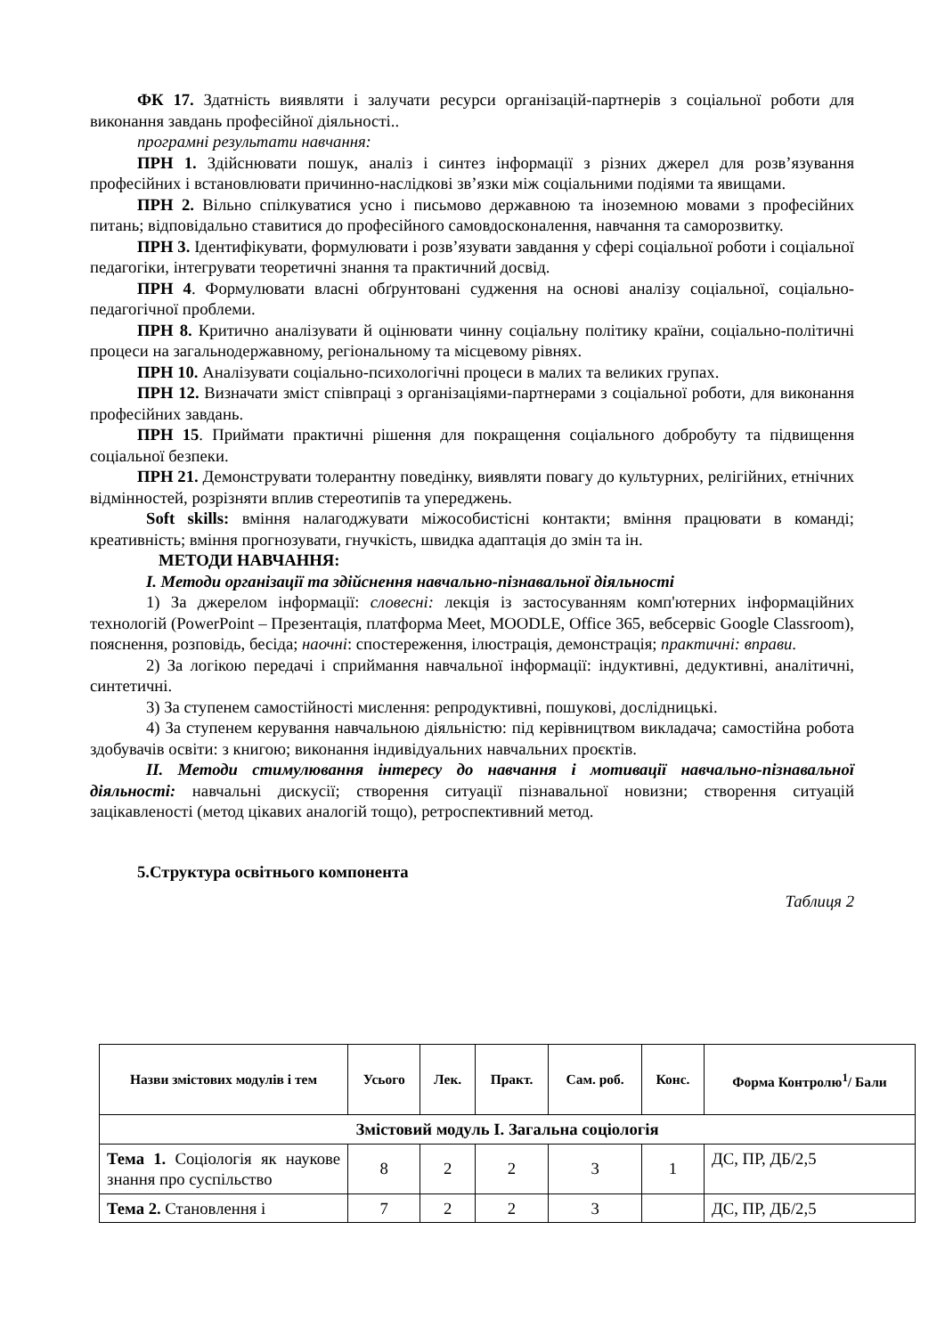ФК 17. Здатність виявляти і залучати ресурси організацій-партнерів з соціальної роботи для виконання завдань професійної діяльності..
програмні результати навчання:
ПРН 1. Здійснювати пошук, аналіз і синтез інформації з різних джерел для розв’язування професійних і встановлювати причинно-наслідкові зв’язки між соціальними подіями та явищами.
ПРН 2. Вільно спілкуватися усно і письмово державною та іноземною мовами з професійних питань; відповідально ставитися до професійного самовдосконалення, навчання та саморозвитку.
ПРН 3. Ідентифікувати, формулювати і розв’язувати завдання у сфері соціальної роботи і соціальної педагогіки, інтегрувати теоретичні знання та практичний досвід.
ПРН 4. Формулювати власні обґрунтовані судження на основі аналізу соціальної, соціально-педагогічної проблеми.
ПРН 8. Критично аналізувати й оцінювати чинну соціальну політику країни, соціально-політичні процеси на загальнодержавному, регіональному та місцевому рівнях.
ПРН 10. Аналізувати соціально-психологічні процеси в малих та великих групах.
ПРН 12. Визначати зміст співпраці з організаціями-партнерами з соціальної роботи, для виконання професійних завдань.
ПРН 15. Приймати практичні рішення для покращення соціального добробуту та підвищення соціальної безпеки.
ПРН 21. Демонструвати толерантну поведінку, виявляти повагу до культурних, релігійних, етнічних відмінностей, розрізняти вплив стереотипів та упереджень.
Soft skills: вміння налагоджувати міжособистісні контакти; вміння працювати в команді; креативність; вміння прогнозувати, гнучкість, швидка адаптація до змін та ін.
МЕТОДИ НАВЧАННЯ:
I. Методи організації та здійснення навчально-пізнавальної діяльності
1) За джерелом інформації: словесні: лекція із застосуванням комп'ютерних інформаційних технологій (PowerPoint – Презентація, платформа Meet, MOODLE, Office 365, вебсервіс Google Classroom), пояснення, розповідь, бесіда; наочні: спостереження, ілюстрація, демонстрація; практичні: вправи.
2) За логікою передачі і сприймання навчальної інформації: індуктивні, дедуктивні, аналітичні, синтетичні.
3) За ступенем самостійності мислення: репродуктивні, пошукові, дослідницькі.
4) За ступенем керування навчальною діяльністю: під керівництвом викладача; самостійна робота здобувачів освіти: з книгою; виконання індивідуальних навчальних проєктів.
II. Методи стимулювання інтересу до навчання і мотивації навчально-пізнавальної діяльності: навчальні дискусії; створення ситуації пізнавальної новизни; створення ситуацій зацікавленості (метод цікавих аналогій тощо), ретроспективний метод.
5.Структура освітнього компонента
Таблиця 2
| Назви змістових модулів і тем | Усього | Лек. | Практ. | Сам. роб. | Конс. | Форма Контролю<sup>1</sup>/ Бали |
| --- | --- | --- | --- | --- | --- | --- |
| Змістовий модуль І. Загальна соціологія | | | | | | |
| Тема 1. Соціологія як наукове знання про суспільство | 8 | 2 | 2 | 3 | 1 | ДС, ПР, ДБ/2,5 |
| Тема 2. Становлення і | 7 | 2 | 2 | 3 | | ДС, ПР, ДБ/2,5 |